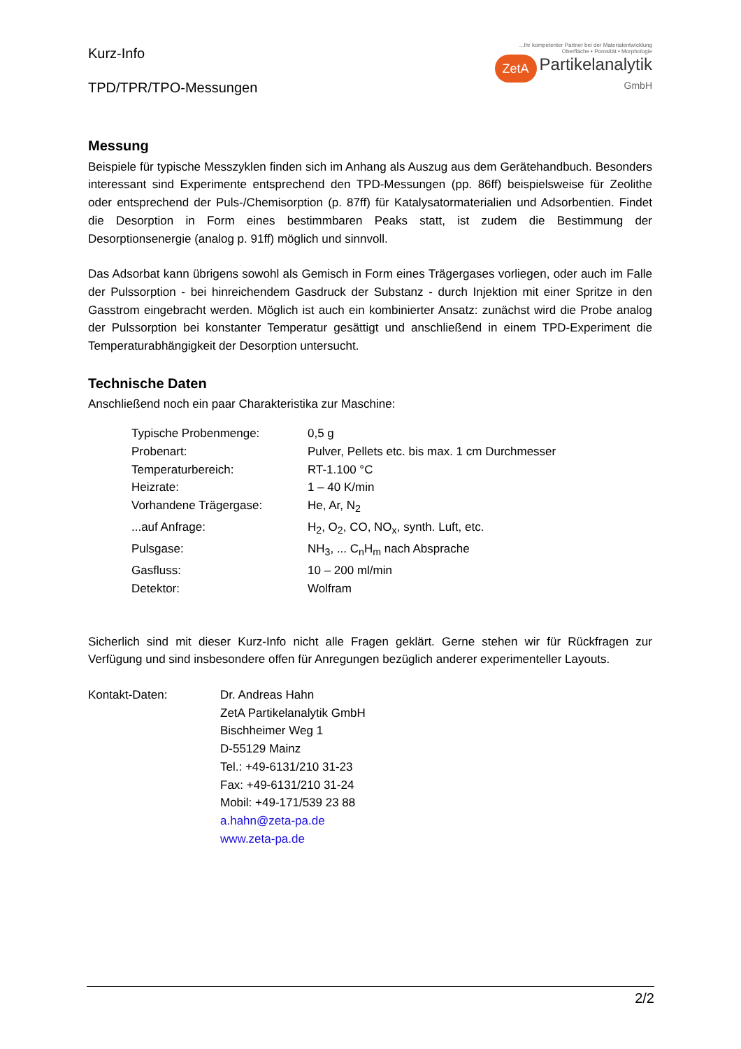Kurz-Info
TPD/TPR/TPO-Messungen
...Ihr kompetenter Partner bei der Materialentwicklung
Oberfläche • Porosität • Morphologie
ZetA Partikelanalytik
GmbH
Messung
Beispiele für typische Messzyklen finden sich im Anhang als Auszug aus dem Gerätehandbuch. Besonders interessant sind Experimente entsprechend den TPD-Messungen (pp. 86ff) beispielsweise für Zeolithe oder entsprechend der Puls-/Chemisorption (p. 87ff) für Katalysatormaterialien und Adsorbentien. Findet die Desorption in Form eines bestimmbaren Peaks statt, ist zudem die Bestimmung der Desorptionsenergie (analog p. 91ff) möglich und sinnvoll.
Das Adsorbat kann übrigens sowohl als Gemisch in Form eines Trägergases vorliegen, oder auch im Falle der Pulssorption - bei hinreichendem Gasdruck der Substanz - durch Injektion mit einer Spritze in den Gasstrom eingebracht werden. Möglich ist auch ein kombinierter Ansatz: zunächst wird die Probe analog der Pulssorption bei konstanter Temperatur gesättigt und anschließend in einem TPD-Experiment die Temperaturabhängigkeit der Desorption untersucht.
Technische Daten
Anschließend noch ein paar Charakteristika zur Maschine:
| Typische Probenmenge: | 0,5 g |
| Probenart: | Pulver, Pellets etc. bis max. 1 cm Durchmesser |
| Temperaturbereich: | RT-1.100 °C |
| Heizrate: | 1 – 40 K/min |
| Vorhandene Trägergase: | He, Ar, N<sub>2</sub> |
| ...auf Anfrage: | H<sub>2</sub>, O<sub>2</sub>, CO, NO<sub>x</sub>, synth. Luft, etc. |
| Pulsgase: | NH<sub>3</sub>, ... C<sub>n</sub>H<sub>m</sub> nach Absprache |
| Gasfluss: | 10 – 200 ml/min |
| Detektor: | Wolfram |
Sicherlich sind mit dieser Kurz-Info nicht alle Fragen geklärt. Gerne stehen wir für Rückfragen zur Verfügung und sind insbesondere offen für Anregungen bezüglich anderer experimenteller Layouts.
| Kontakt-Daten: | Dr. Andreas Hahn ZetA Partikelanalytik GmbH Bischheimer Weg 1 D-55129 Mainz Tel.: +49-6131/210 31-23 Fax: +49-6131/210 31-24 Mobil: +49-171/539 23 88 a.hahn@zeta-pa.de www.zeta-pa.de |
2/2